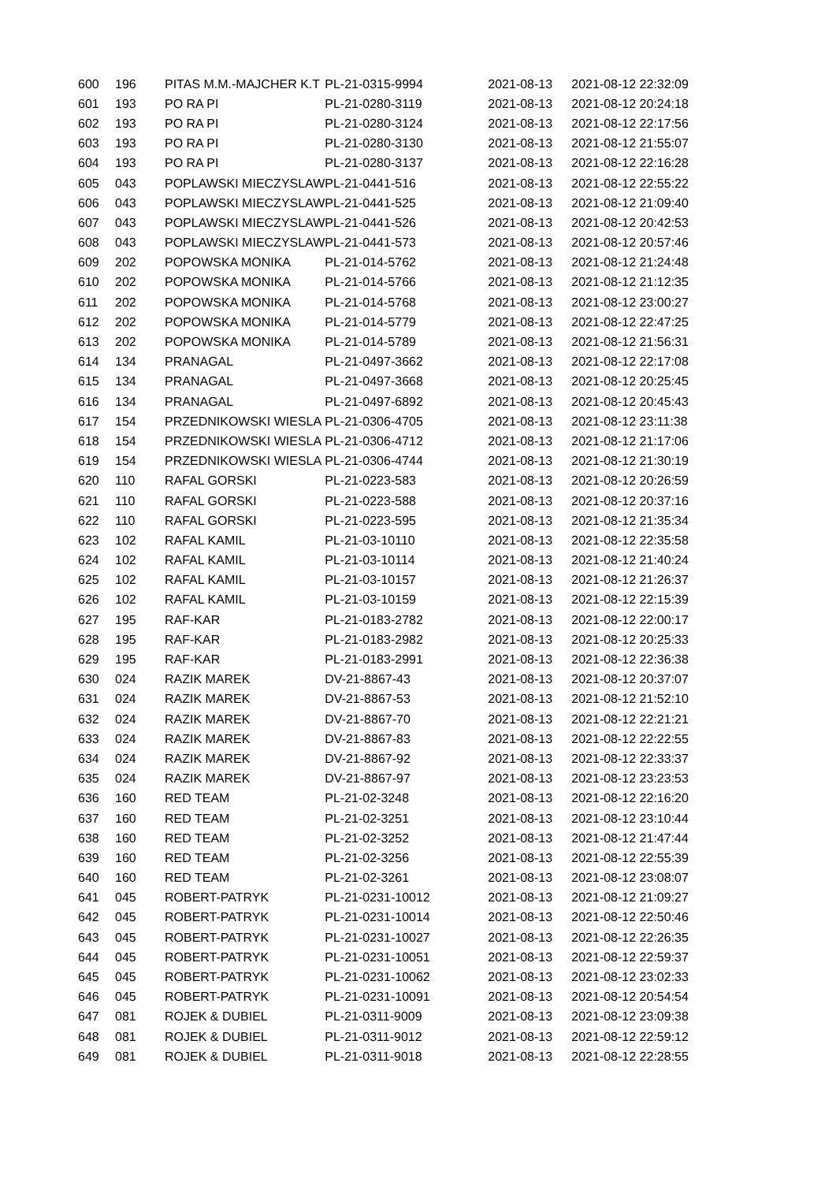| 600 | 196 | PITAS M.M.-MAJCHER K.T | PL-21-0315-9994 | 2021-08-13 | 2021-08-12 22:32:09 |
| 601 | 193 | PO RA PI | PL-21-0280-3119 | 2021-08-13 | 2021-08-12 20:24:18 |
| 602 | 193 | PO RA PI | PL-21-0280-3124 | 2021-08-13 | 2021-08-12 22:17:56 |
| 603 | 193 | PO RA PI | PL-21-0280-3130 | 2021-08-13 | 2021-08-12 21:55:07 |
| 604 | 193 | PO RA PI | PL-21-0280-3137 | 2021-08-13 | 2021-08-12 22:16:28 |
| 605 | 043 | POPLAWSKI MIECZYSLAW | PL-21-0441-516 | 2021-08-13 | 2021-08-12 22:55:22 |
| 606 | 043 | POPLAWSKI MIECZYSLAW | PL-21-0441-525 | 2021-08-13 | 2021-08-12 21:09:40 |
| 607 | 043 | POPLAWSKI MIECZYSLAW | PL-21-0441-526 | 2021-08-13 | 2021-08-12 20:42:53 |
| 608 | 043 | POPLAWSKI MIECZYSLAW | PL-21-0441-573 | 2021-08-13 | 2021-08-12 20:57:46 |
| 609 | 202 | POPOWSKA MONIKA | PL-21-014-5762 | 2021-08-13 | 2021-08-12 21:24:48 |
| 610 | 202 | POPOWSKA MONIKA | PL-21-014-5766 | 2021-08-13 | 2021-08-12 21:12:35 |
| 611 | 202 | POPOWSKA MONIKA | PL-21-014-5768 | 2021-08-13 | 2021-08-12 23:00:27 |
| 612 | 202 | POPOWSKA MONIKA | PL-21-014-5779 | 2021-08-13 | 2021-08-12 22:47:25 |
| 613 | 202 | POPOWSKA MONIKA | PL-21-014-5789 | 2021-08-13 | 2021-08-12 21:56:31 |
| 614 | 134 | PRANAGAL | PL-21-0497-3662 | 2021-08-13 | 2021-08-12 22:17:08 |
| 615 | 134 | PRANAGAL | PL-21-0497-3668 | 2021-08-13 | 2021-08-12 20:25:45 |
| 616 | 134 | PRANAGAL | PL-21-0497-6892 | 2021-08-13 | 2021-08-12 20:45:43 |
| 617 | 154 | PRZEDNIKOWSKI WIESLA | PL-21-0306-4705 | 2021-08-13 | 2021-08-12 23:11:38 |
| 618 | 154 | PRZEDNIKOWSKI WIESLA | PL-21-0306-4712 | 2021-08-13 | 2021-08-12 21:17:06 |
| 619 | 154 | PRZEDNIKOWSKI WIESLA | PL-21-0306-4744 | 2021-08-13 | 2021-08-12 21:30:19 |
| 620 | 110 | RAFAL GORSKI | PL-21-0223-583 | 2021-08-13 | 2021-08-12 20:26:59 |
| 621 | 110 | RAFAL GORSKI | PL-21-0223-588 | 2021-08-13 | 2021-08-12 20:37:16 |
| 622 | 110 | RAFAL GORSKI | PL-21-0223-595 | 2021-08-13 | 2021-08-12 21:35:34 |
| 623 | 102 | RAFAL KAMIL | PL-21-03-10110 | 2021-08-13 | 2021-08-12 22:35:58 |
| 624 | 102 | RAFAL KAMIL | PL-21-03-10114 | 2021-08-13 | 2021-08-12 21:40:24 |
| 625 | 102 | RAFAL KAMIL | PL-21-03-10157 | 2021-08-13 | 2021-08-12 21:26:37 |
| 626 | 102 | RAFAL KAMIL | PL-21-03-10159 | 2021-08-13 | 2021-08-12 22:15:39 |
| 627 | 195 | RAF-KAR | PL-21-0183-2782 | 2021-08-13 | 2021-08-12 22:00:17 |
| 628 | 195 | RAF-KAR | PL-21-0183-2982 | 2021-08-13 | 2021-08-12 20:25:33 |
| 629 | 195 | RAF-KAR | PL-21-0183-2991 | 2021-08-13 | 2021-08-12 22:36:38 |
| 630 | 024 | RAZIK MAREK | DV-21-8867-43 | 2021-08-13 | 2021-08-12 20:37:07 |
| 631 | 024 | RAZIK MAREK | DV-21-8867-53 | 2021-08-13 | 2021-08-12 21:52:10 |
| 632 | 024 | RAZIK MAREK | DV-21-8867-70 | 2021-08-13 | 2021-08-12 22:21:21 |
| 633 | 024 | RAZIK MAREK | DV-21-8867-83 | 2021-08-13 | 2021-08-12 22:22:55 |
| 634 | 024 | RAZIK MAREK | DV-21-8867-92 | 2021-08-13 | 2021-08-12 22:33:37 |
| 635 | 024 | RAZIK MAREK | DV-21-8867-97 | 2021-08-13 | 2021-08-12 23:23:53 |
| 636 | 160 | RED TEAM | PL-21-02-3248 | 2021-08-13 | 2021-08-12 22:16:20 |
| 637 | 160 | RED TEAM | PL-21-02-3251 | 2021-08-13 | 2021-08-12 23:10:44 |
| 638 | 160 | RED TEAM | PL-21-02-3252 | 2021-08-13 | 2021-08-12 21:47:44 |
| 639 | 160 | RED TEAM | PL-21-02-3256 | 2021-08-13 | 2021-08-12 22:55:39 |
| 640 | 160 | RED TEAM | PL-21-02-3261 | 2021-08-13 | 2021-08-12 23:08:07 |
| 641 | 045 | ROBERT-PATRYK | PL-21-0231-10012 | 2021-08-13 | 2021-08-12 21:09:27 |
| 642 | 045 | ROBERT-PATRYK | PL-21-0231-10014 | 2021-08-13 | 2021-08-12 22:50:46 |
| 643 | 045 | ROBERT-PATRYK | PL-21-0231-10027 | 2021-08-13 | 2021-08-12 22:26:35 |
| 644 | 045 | ROBERT-PATRYK | PL-21-0231-10051 | 2021-08-13 | 2021-08-12 22:59:37 |
| 645 | 045 | ROBERT-PATRYK | PL-21-0231-10062 | 2021-08-13 | 2021-08-12 23:02:33 |
| 646 | 045 | ROBERT-PATRYK | PL-21-0231-10091 | 2021-08-13 | 2021-08-12 20:54:54 |
| 647 | 081 | ROJEK & DUBIEL | PL-21-0311-9009 | 2021-08-13 | 2021-08-12 23:09:38 |
| 648 | 081 | ROJEK & DUBIEL | PL-21-0311-9012 | 2021-08-13 | 2021-08-12 22:59:12 |
| 649 | 081 | ROJEK & DUBIEL | PL-21-0311-9018 | 2021-08-13 | 2021-08-12 22:28:55 |